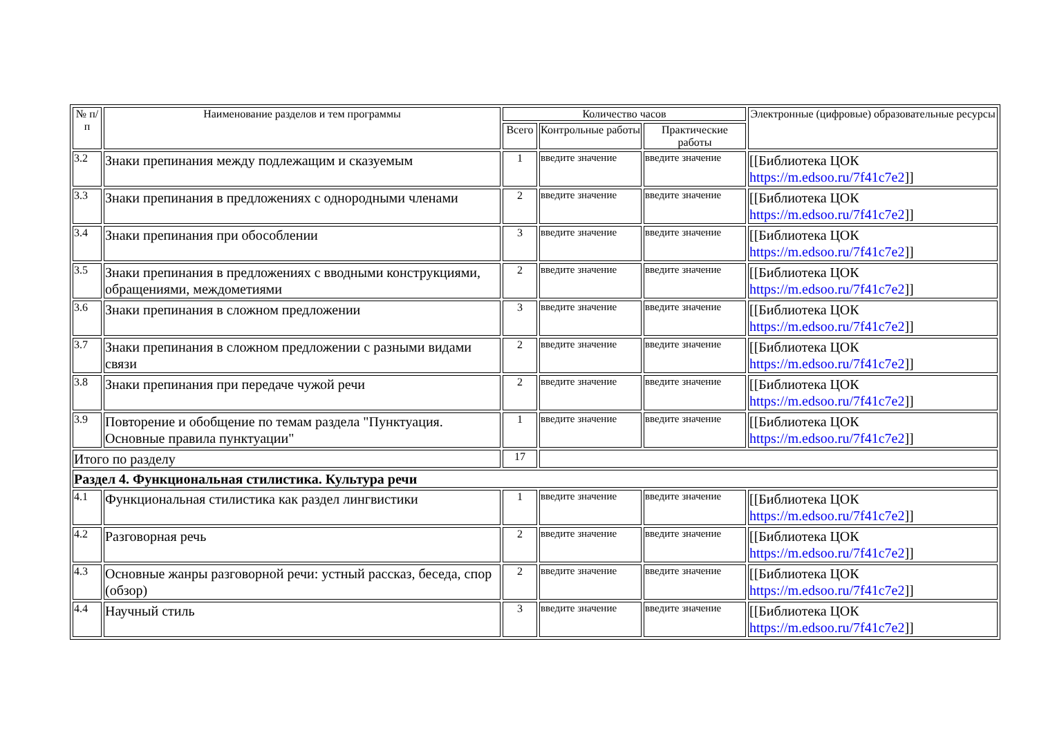| № п/п | Наименование разделов и тем программы | Количество часов | | | Электронные (цифровые) образовательные ресурсы |
| --- | --- | --- | --- | --- | --- |
| | | Всего | Контрольные работы | Практические работы | |
| 3.2 | Знаки препинания между подлежащим и сказуемым | 1 | введите значение | введите значение | [[Библиотека ЦОК https://m.edsoo.ru/7f41c7e2 ]] |
| 3.3 | Знаки препинания в предложениях с однородными членами | 2 | введите значение | введите значение | [[Библиотека ЦОК https://m.edsoo.ru/7f41c7e2 ]] |
| 3.4 | Знаки препинания при обособлении | 3 | введите значение | введите значение | [[Библиотека ЦОК https://m.edsoo.ru/7f41c7e2 ]] |
| 3.5 | Знаки препинания в предложениях с вводными конструкциями, обращениями, междометиями | 2 | введите значение | введите значение | [[Библиотека ЦОК https://m.edsoo.ru/7f41c7e2 ]] |
| 3.6 | Знаки препинания в сложном предложении | 3 | введите значение | введите значение | [[Библиотека ЦОК https://m.edsoo.ru/7f41c7e2 ]] |
| 3.7 | Знаки препинания в сложном предложении с разными видами связи | 2 | введите значение | введите значение | [[Библиотека ЦОК https://m.edsoo.ru/7f41c7e2 ]] |
| 3.8 | Знаки препинания при передаче чужой речи | 2 | введите значение | введите значение | [[Библиотека ЦОК https://m.edsoo.ru/7f41c7e2 ]] |
| 3.9 | Повторение и обобщение по темам раздела "Пунктуация. Основные правила пунктуации" | 1 | введите значение | введите значение | [[Библиотека ЦОК https://m.edsoo.ru/7f41c7e2 ]] |
| Итого по разделу | | 17 | | | |
| Раздел 4. Функциональная стилистика. Культура речи | | | | | |
| 4.1 | Функциональная стилистика как раздел лингвистики | 1 | введите значение | введите значение | [[Библиотека ЦОК https://m.edsoo.ru/7f41c7e2 ]] |
| 4.2 | Разговорная речь | 2 | введите значение | введите значение | [[Библиотека ЦОК https://m.edsoo.ru/7f41c7e2 ]] |
| 4.3 | Основные жанры разговорной речи: устный рассказ, беседа, спор (обзор) | 2 | введите значение | введите значение | [[Библиотека ЦОК https://m.edsoo.ru/7f41c7e2 ]] |
| 4.4 | Научный стиль | 3 | введите значение | введите значение | [[Библиотека ЦОК https://m.edsoo.ru/7f41c7e2 ]] |